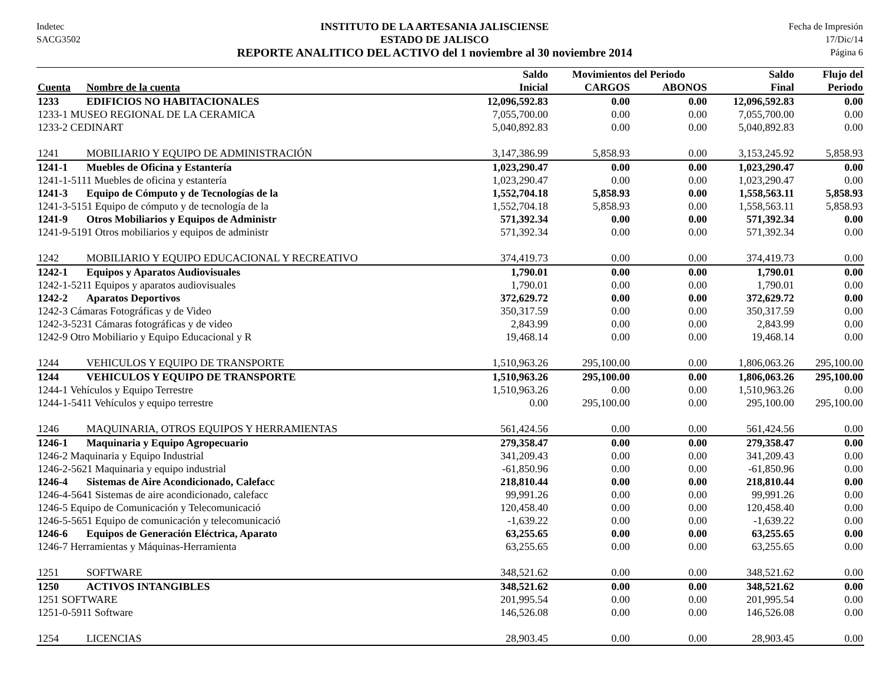Indetec
SACG3502
INSTITUTO DE LA ARTESANIA JALISCIENSE
ESTADO DE JALISCO
REPORTE ANALITICO DEL ACTIVO del 1 noviembre al 30 noviembre 2014
Fecha de Impresión
17/Dic/14
Página 6
| | | Saldo | Movimientos del Periodo | | Saldo | Flujo del |
| --- | --- | --- | --- | --- | --- | --- |
| Cuenta | Nombre de la cuenta | Inicial | CARGOS | ABONOS | Final | Periodo |
| 1233 | EDIFICIOS NO HABITACIONALES | 12,096,592.83 | 0.00 | 0.00 | 12,096,592.83 | 0.00 |
| 1233-1 MUSEO REGIONAL DE LA CERAMICA | | 7,055,700.00 | 0.00 | 0.00 | 7,055,700.00 | 0.00 |
| 1233-2 CEDINART | | 5,040,892.83 | 0.00 | 0.00 | 5,040,892.83 | 0.00 |
| 1241 | MOBILIARIO Y EQUIPO DE ADMINISTRACIÓN | 3,147,386.99 | 5,858.93 | 0.00 | 3,153,245.92 | 5,858.93 |
| 1241-1 | Muebles de Oficina y Estantería | 1,023,290.47 | 0.00 | 0.00 | 1,023,290.47 | 0.00 |
| 1241-1-5111 Muebles de oficina y estantería | | 1,023,290.47 | 0.00 | 0.00 | 1,023,290.47 | 0.00 |
| 1241-3 | Equipo de Cómputo y de Tecnologías de la | 1,552,704.18 | 5,858.93 | 0.00 | 1,558,563.11 | 5,858.93 |
| 1241-3-5151 Equipo de cómputo y de tecnología de la | | 1,552,704.18 | 5,858.93 | 0.00 | 1,558,563.11 | 5,858.93 |
| 1241-9 | Otros Mobiliarios y Equipos de Administr | 571,392.34 | 0.00 | 0.00 | 571,392.34 | 0.00 |
| 1241-9-5191 Otros mobiliarios y equipos de administr | | 571,392.34 | 0.00 | 0.00 | 571,392.34 | 0.00 |
| 1242 | MOBILIARIO Y EQUIPO EDUCACIONAL Y RECREATIVO | 374,419.73 | 0.00 | 0.00 | 374,419.73 | 0.00 |
| 1242-1 | Equipos y Aparatos Audiovisuales | 1,790.01 | 0.00 | 0.00 | 1,790.01 | 0.00 |
| 1242-1-5211 Equipos y aparatos audiovisuales | | 1,790.01 | 0.00 | 0.00 | 1,790.01 | 0.00 |
| 1242-2 | Aparatos Deportivos | 372,629.72 | 0.00 | 0.00 | 372,629.72 | 0.00 |
| 1242-3 Cámaras Fotográficas y de Video | | 350,317.59 | 0.00 | 0.00 | 350,317.59 | 0.00 |
| 1242-3-5231 Cámaras fotográficas y de video | | 2,843.99 | 0.00 | 0.00 | 2,843.99 | 0.00 |
| 1242-9 Otro Mobiliario y Equipo Educacional y R | | 19,468.14 | 0.00 | 0.00 | 19,468.14 | 0.00 |
| 1244 | VEHICULOS Y EQUIPO DE TRANSPORTE | 1,510,963.26 | 295,100.00 | 0.00 | 1,806,063.26 | 295,100.00 |
| 1244 | VEHICULOS Y EQUIPO DE TRANSPORTE | 1,510,963.26 | 295,100.00 | 0.00 | 1,806,063.26 | 295,100.00 |
| 1244-1 Vehículos y Equipo Terrestre | | 1,510,963.26 | 0.00 | 0.00 | 1,510,963.26 | 0.00 |
| 1244-1-5411 Vehículos y equipo terrestre | | 0.00 | 295,100.00 | 0.00 | 295,100.00 | 295,100.00 |
| 1246 | MAQUINARIA, OTROS EQUIPOS Y HERRAMIENTAS | 561,424.56 | 0.00 | 0.00 | 561,424.56 | 0.00 |
| 1246-1 | Maquinaria y Equipo Agropecuario | 279,358.47 | 0.00 | 0.00 | 279,358.47 | 0.00 |
| 1246-2 Maquinaria y Equipo Industrial | | 341,209.43 | 0.00 | 0.00 | 341,209.43 | 0.00 |
| 1246-2-5621 Maquinaria y equipo industrial | | -61,850.96 | 0.00 | 0.00 | -61,850.96 | 0.00 |
| 1246-4 | Sistemas de Aire Acondicionado, Calefacc | 218,810.44 | 0.00 | 0.00 | 218,810.44 | 0.00 |
| 1246-4-5641 Sistemas de aire acondicionado, calefacc | | 99,991.26 | 0.00 | 0.00 | 99,991.26 | 0.00 |
| 1246-5 Equipo de Comunicación y Telecomunicació | | 120,458.40 | 0.00 | 0.00 | 120,458.40 | 0.00 |
| 1246-5-5651 Equipo de comunicación y telecomunicació | | -1,639.22 | 0.00 | 0.00 | -1,639.22 | 0.00 |
| 1246-6 | Equipos de Generación Eléctrica, Aparato | 63,255.65 | 0.00 | 0.00 | 63,255.65 | 0.00 |
| 1246-7 Herramientas y Máquinas-Herramienta | | 63,255.65 | 0.00 | 0.00 | 63,255.65 | 0.00 |
| 1251 | SOFTWARE | 348,521.62 | 0.00 | 0.00 | 348,521.62 | 0.00 |
| 1250 | ACTIVOS INTANGIBLES | 348,521.62 | 0.00 | 0.00 | 348,521.62 | 0.00 |
| 1251 SOFTWARE | | 201,995.54 | 0.00 | 0.00 | 201,995.54 | 0.00 |
| 1251-0-5911 Software | | 146,526.08 | 0.00 | 0.00 | 146,526.08 | 0.00 |
| 1254 | LICENCIAS | 28,903.45 | 0.00 | 0.00 | 28,903.45 | 0.00 |